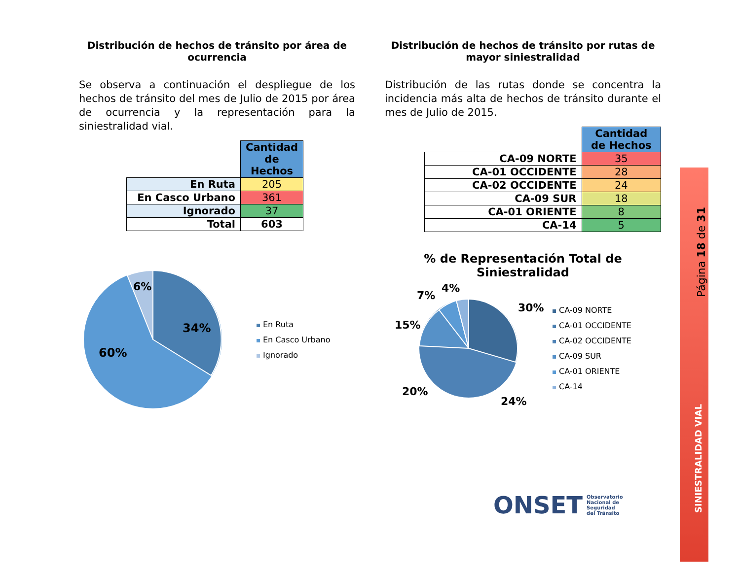Distribución de hechos de tránsito por área de ocurrencia
Se observa a continuación el despliegue de los hechos de tránsito del mes de Julio de 2015 por área de ocurrencia y la representación para la siniestralidad vial.
| | Cantidad de Hechos |
| --- | --- |
| En Ruta | 205 |
| En Casco Urbano | 361 |
| Ignorado | 37 |
| Total | 603 |
34%
60%
6%
En Ruta
En Casco Urbano
Ignorado
Distribución de hechos de tránsito por rutas de mayor siniestralidad
Distribución de las rutas donde se concentra la incidencia más alta de hechos de tránsito durante el mes de Julio de 2015.
| | Cantidad de Hechos |
| --- | --- |
| CA-09 NORTE | 35 |
| CA-01 OCCIDENTE | 28 |
| CA-02 OCCIDENTE | 24 |
| CA-09 SUR | 18 |
| CA-01 ORIENTE | 8 |
| CA-14 | 5 |
% de Representación Total de Siniestralidad
30%
24%
20%
15%
7%
4%
CA-09 NORTE
CA-01 OCCIDENTE
CA-02 OCCIDENTE
CA-09 SUR
CA-01 ORIENTE
CA-14
ONSET Observatorio
Nacional de
Seguridad
del Tránsito
Página 18 de 31
SINIESTRALIDAD VIAL